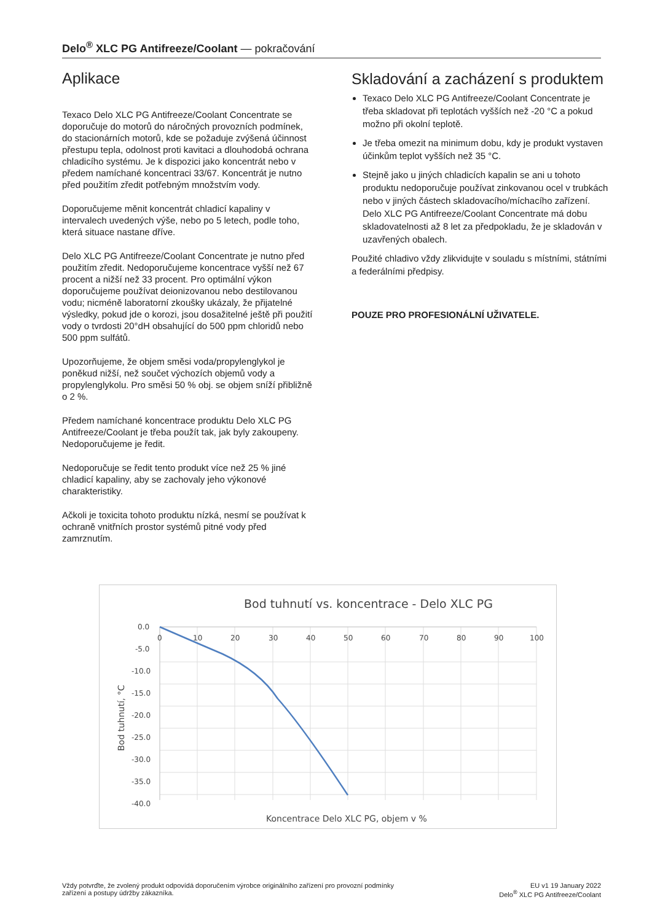Delo<sup>®</sup> XLC PG Antifreeze/Coolant — pokračování
Aplikace
Texaco Delo XLC PG Antifreeze/Coolant Concentrate se doporučuje do motorů do náročných provozních podmínek, do stacionárních motorů, kde se požaduje zvýšená účinnost přestupu tepla, odolnost proti kavitaci a dlouhodobá ochrana chladicího systému. Je k dispozici jako koncentrát nebo v předem namíchané koncentraci 33/67. Koncentrát je nutno před použitím zředit potřebným množstvím vody.
Doporučujeme měnit koncentrát chladicí kapaliny v intervalech uvedených výše, nebo po 5 letech, podle toho, která situace nastane dříve.
Delo XLC PG Antifreeze/Coolant Concentrate je nutno před použitím zředit. Nedoporučujeme koncentrace vyšší než 67 procent a nižší než 33 procent. Pro optimální výkon doporučujeme používat deionizovanou nebo destilovanou vodu; nicméně laboratorní zkoušky ukázaly, že přijatelné výsledky, pokud jde o korozi, jsou dosažitelné ještě při použití vody o tvrdosti 20°dH obsahující do 500 ppm chloridů nebo 500 ppm sulfátů.
Upozorňujeme, že objem směsi voda/propylenglykol je poněkud nižší, než součet výchozích objemů vody a propylenglykolu. Pro směsi 50 % obj. se objem sníží přibližně o 2 %.
Předem namíchané koncentrace produktu Delo XLC PG Antifreeze/Coolant je třeba použít tak, jak byly zakoupeny. Nedoporučujeme je ředit.
Nedoporučuje se ředit tento produkt více než 25 % jiné chladicí kapaliny, aby se zachovaly jeho výkonové charakteristiky.
Ačkoli je toxicita tohoto produktu nízká, nesmí se používat k ochraně vnitřních prostor systémů pitné vody před zamrznutím.
Skladování a zacházení s produktem
Texaco Delo XLC PG Antifreeze/Coolant Concentrate je třeba skladovat při teplotách vyšších než -20 °C a pokud možno při okolní teplotě.
Je třeba omezit na minimum dobu, kdy je produkt vystaven účinkům teplot vyšších než 35 °C.
Stejně jako u jiných chladicích kapalin se ani u tohoto produktu nedoporučuje používat zinkovanou ocel v trubkách nebo v jiných částech skladovacího/míchacího zařízení. Delo XLC PG Antifreeze/Coolant Concentrate má dobu skladovatelnosti až 8 let za předpokladu, že je skladován v uzavřených obalech.
Použité chladivo vždy zlikvidujte v souladu s místními, státními a federálními předpisy.
POUZE PRO PROFESIONÁLNÍ UŽIVATELE.
Bod tuhnutí vs. koncentrace - Delo XLC PG
0.0
-5.0
-10.0
-15.0
-20.0
-25.0
-30.0
-35.0
-40.0
0
10
20
30
40
50
60
70
80
90
100
Koncentrace Delo XLC PG, objem v %
Bod tuhnutí, °C
Vždy potvrďte, že zvolený produkt odpovídá doporučením výrobce originálního zařízení pro provozní podmínky
zařízení a postupy údržby zákazníka.
EU v1 19 January 2022
Delo<sup>®</sup> XLC PG Antifreeze/Coolant